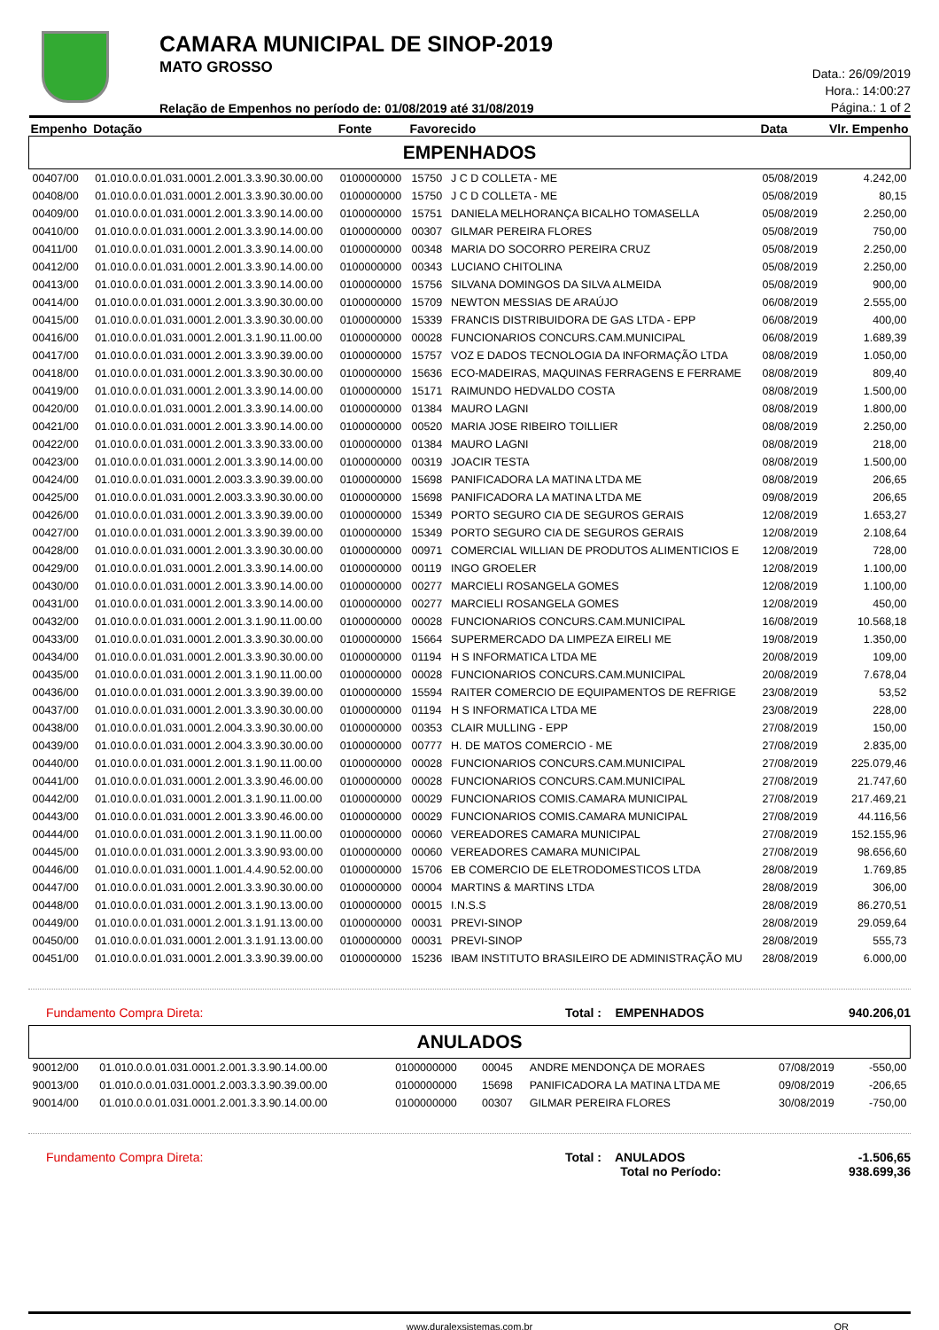CAMARA MUNICIPAL DE SINOP-2019
MATO GROSSO
Relação de Empenhos no período de: 01/08/2019 até 31/08/2019
Data.: 26/09/2019
Hora.: 14:00:27
Página.: 1 of 2
| Empenho | Dotação | Fonte | Favorecido | | Data | Vlr. Empenho |
| --- | --- | --- | --- | --- | --- | --- |
| EMPENHADOS | | | | | | |
| 00407/00 | 01.010.0.0.01.031.0001.2.001.3.3.90.30.00.00 | 0100000000 | 15750 | J C D COLLETA - ME | 05/08/2019 | 4.242,00 |
| 00408/00 | 01.010.0.0.01.031.0001.2.001.3.3.90.30.00.00 | 0100000000 | 15750 | J C D COLLETA - ME | 05/08/2019 | 80,15 |
| 00409/00 | 01.010.0.0.01.031.0001.2.001.3.3.90.14.00.00 | 0100000000 | 15751 | DANIELA MELHORANÇA BICALHO TOMASELLA | 05/08/2019 | 2.250,00 |
| 00410/00 | 01.010.0.0.01.031.0001.2.001.3.3.90.14.00.00 | 0100000000 | 00307 | GILMAR PEREIRA FLORES | 05/08/2019 | 750,00 |
| 00411/00 | 01.010.0.0.01.031.0001.2.001.3.3.90.14.00.00 | 0100000000 | 00348 | MARIA DO SOCORRO PEREIRA CRUZ | 05/08/2019 | 2.250,00 |
| 00412/00 | 01.010.0.0.01.031.0001.2.001.3.3.90.14.00.00 | 0100000000 | 00343 | LUCIANO CHITOLINA | 05/08/2019 | 2.250,00 |
| 00413/00 | 01.010.0.0.01.031.0001.2.001.3.3.90.14.00.00 | 0100000000 | 15756 | SILVANA DOMINGOS DA SILVA ALMEIDA | 05/08/2019 | 900,00 |
| 00414/00 | 01.010.0.0.01.031.0001.2.001.3.3.90.30.00.00 | 0100000000 | 15709 | NEWTON MESSIAS DE ARAÚJO | 06/08/2019 | 2.555,00 |
| 00415/00 | 01.010.0.0.01.031.0001.2.001.3.3.90.30.00.00 | 0100000000 | 15339 | FRANCIS DISTRIBUIDORA DE GAS LTDA - EPP | 06/08/2019 | 400,00 |
| 00416/00 | 01.010.0.0.01.031.0001.2.001.3.1.90.11.00.00 | 0100000000 | 00028 | FUNCIONARIOS CONCURS.CAM.MUNICIPAL | 06/08/2019 | 1.689,39 |
| 00417/00 | 01.010.0.0.01.031.0001.2.001.3.3.90.39.00.00 | 0100000000 | 15757 | VOZ E DADOS TECNOLOGIA DA INFORMAÇÃO LTDA | 08/08/2019 | 1.050,00 |
| 00418/00 | 01.010.0.0.01.031.0001.2.001.3.3.90.30.00.00 | 0100000000 | 15636 | ECO-MADEIRAS, MAQUINAS FERRAGENS E FERRAME | 08/08/2019 | 809,40 |
| 00419/00 | 01.010.0.0.01.031.0001.2.001.3.3.90.14.00.00 | 0100000000 | 15171 | RAIMUNDO HEDVALDO COSTA | 08/08/2019 | 1.500,00 |
| 00420/00 | 01.010.0.0.01.031.0001.2.001.3.3.90.14.00.00 | 0100000000 | 01384 | MAURO LAGNI | 08/08/2019 | 1.800,00 |
| 00421/00 | 01.010.0.0.01.031.0001.2.001.3.3.90.14.00.00 | 0100000000 | 00520 | MARIA JOSE RIBEIRO TOILLIER | 08/08/2019 | 2.250,00 |
| 00422/00 | 01.010.0.0.01.031.0001.2.001.3.3.90.33.00.00 | 0100000000 | 01384 | MAURO LAGNI | 08/08/2019 | 218,00 |
| 00423/00 | 01.010.0.0.01.031.0001.2.001.3.3.90.14.00.00 | 0100000000 | 00319 | JOACIR TESTA | 08/08/2019 | 1.500,00 |
| 00424/00 | 01.010.0.0.01.031.0001.2.003.3.3.90.39.00.00 | 0100000000 | 15698 | PANIFICADORA LA MATINA LTDA ME | 08/08/2019 | 206,65 |
| 00425/00 | 01.010.0.0.01.031.0001.2.003.3.3.90.30.00.00 | 0100000000 | 15698 | PANIFICADORA LA MATINA LTDA ME | 09/08/2019 | 206,65 |
| 00426/00 | 01.010.0.0.01.031.0001.2.001.3.3.90.39.00.00 | 0100000000 | 15349 | PORTO SEGURO CIA DE SEGUROS GERAIS | 12/08/2019 | 1.653,27 |
| 00427/00 | 01.010.0.0.01.031.0001.2.001.3.3.90.39.00.00 | 0100000000 | 15349 | PORTO SEGURO CIA DE SEGUROS GERAIS | 12/08/2019 | 2.108,64 |
| 00428/00 | 01.010.0.0.01.031.0001.2.001.3.3.90.30.00.00 | 0100000000 | 00971 | COMERCIAL WILLIAN DE PRODUTOS ALIMENTICIOS E | 12/08/2019 | 728,00 |
| 00429/00 | 01.010.0.0.01.031.0001.2.001.3.3.90.14.00.00 | 0100000000 | 00119 | INGO GROELER | 12/08/2019 | 1.100,00 |
| 00430/00 | 01.010.0.0.01.031.0001.2.001.3.3.90.14.00.00 | 0100000000 | 00277 | MARCIELI ROSANGELA GOMES | 12/08/2019 | 1.100,00 |
| 00431/00 | 01.010.0.0.01.031.0001.2.001.3.3.90.14.00.00 | 0100000000 | 00277 | MARCIELI ROSANGELA GOMES | 12/08/2019 | 450,00 |
| 00432/00 | 01.010.0.0.01.031.0001.2.001.3.1.90.11.00.00 | 0100000000 | 00028 | FUNCIONARIOS CONCURS.CAM.MUNICIPAL | 16/08/2019 | 10.568,18 |
| 00433/00 | 01.010.0.0.01.031.0001.2.001.3.3.90.30.00.00 | 0100000000 | 15664 | SUPERMERCADO DA LIMPEZA EIRELI ME | 19/08/2019 | 1.350,00 |
| 00434/00 | 01.010.0.0.01.031.0001.2.001.3.3.90.30.00.00 | 0100000000 | 01194 | H S INFORMATICA LTDA ME | 20/08/2019 | 109,00 |
| 00435/00 | 01.010.0.0.01.031.0001.2.001.3.1.90.11.00.00 | 0100000000 | 00028 | FUNCIONARIOS CONCURS.CAM.MUNICIPAL | 20/08/2019 | 7.678,04 |
| 00436/00 | 01.010.0.0.01.031.0001.2.001.3.3.90.39.00.00 | 0100000000 | 15594 | RAITER COMERCIO DE EQUIPAMENTOS DE REFRIGE | 23/08/2019 | 53,52 |
| 00437/00 | 01.010.0.0.01.031.0001.2.001.3.3.90.30.00.00 | 0100000000 | 01194 | H S INFORMATICA LTDA ME | 23/08/2019 | 228,00 |
| 00438/00 | 01.010.0.0.01.031.0001.2.004.3.3.90.30.00.00 | 0100000000 | 00353 | CLAIR MULLING - EPP | 27/08/2019 | 150,00 |
| 00439/00 | 01.010.0.0.01.031.0001.2.004.3.3.90.30.00.00 | 0100000000 | 00777 | H. DE MATOS COMERCIO - ME | 27/08/2019 | 2.835,00 |
| 00440/00 | 01.010.0.0.01.031.0001.2.001.3.1.90.11.00.00 | 0100000000 | 00028 | FUNCIONARIOS CONCURS.CAM.MUNICIPAL | 27/08/2019 | 225.079,46 |
| 00441/00 | 01.010.0.0.01.031.0001.2.001.3.3.90.46.00.00 | 0100000000 | 00028 | FUNCIONARIOS CONCURS.CAM.MUNICIPAL | 27/08/2019 | 21.747,60 |
| 00442/00 | 01.010.0.0.01.031.0001.2.001.3.1.90.11.00.00 | 0100000000 | 00029 | FUNCIONARIOS COMIS.CAMARA MUNICIPAL | 27/08/2019 | 217.469,21 |
| 00443/00 | 01.010.0.0.01.031.0001.2.001.3.3.90.46.00.00 | 0100000000 | 00029 | FUNCIONARIOS COMIS.CAMARA MUNICIPAL | 27/08/2019 | 44.116,56 |
| 00444/00 | 01.010.0.0.01.031.0001.2.001.3.1.90.11.00.00 | 0100000000 | 00060 | VEREADORES CAMARA MUNICIPAL | 27/08/2019 | 152.155,96 |
| 00445/00 | 01.010.0.0.01.031.0001.2.001.3.3.90.93.00.00 | 0100000000 | 00060 | VEREADORES CAMARA MUNICIPAL | 27/08/2019 | 98.656,60 |
| 00446/00 | 01.010.0.0.01.031.0001.1.001.4.4.90.52.00.00 | 0100000000 | 15706 | EB COMERCIO DE ELETRODOMESTICOS LTDA | 28/08/2019 | 1.769,85 |
| 00447/00 | 01.010.0.0.01.031.0001.2.001.3.3.90.30.00.00 | 0100000000 | 00004 | MARTINS & MARTINS LTDA | 28/08/2019 | 306,00 |
| 00448/00 | 01.010.0.0.01.031.0001.2.001.3.1.90.13.00.00 | 0100000000 | 00015 | I.N.S.S | 28/08/2019 | 86.270,51 |
| 00449/00 | 01.010.0.0.01.031.0001.2.001.3.1.91.13.00.00 | 0100000000 | 00031 | PREVI-SINOP | 28/08/2019 | 29.059,64 |
| 00450/00 | 01.010.0.0.01.031.0001.2.001.3.1.91.13.00.00 | 0100000000 | 00031 | PREVI-SINOP | 28/08/2019 | 555,73 |
| 00451/00 | 01.010.0.0.01.031.0001.2.001.3.3.90.39.00.00 | 0100000000 | 15236 | IBAM INSTITUTO BRASILEIRO DE ADMINISTRAÇÃO MU | 28/08/2019 | 6.000,00 |
Fundamento Compra Direta: Total : EMPENHADOS 940.206,01
| ANULADOS | | | | | | |
| 90012/00 | 01.010.0.0.01.031.0001.2.001.3.3.90.14.00.00 | 0100000000 | 00045 | ANDRE MENDONÇA DE MORAES | 07/08/2019 | -550,00 |
| 90013/00 | 01.010.0.0.01.031.0001.2.003.3.3.90.39.00.00 | 0100000000 | 15698 | PANIFICADORA LA MATINA LTDA ME | 09/08/2019 | -206,65 |
| 90014/00 | 01.010.0.0.01.031.0001.2.001.3.3.90.14.00.00 | 0100000000 | 00307 | GILMAR PEREIRA FLORES | 30/08/2019 | -750,00 |
Fundamento Compra Direta: Total : ANULADOS
Total no Período: -1.506,65
938.699,36
www.duralexsistemas.com.br OR